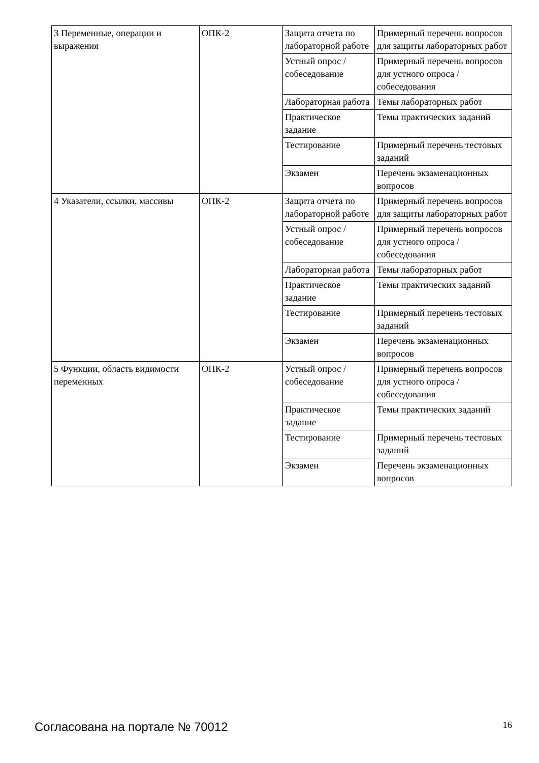| 3 Переменные, операции и выражения | ОПК-2 | Защита отчета по лабораторной работе | Примерный перечень вопросов для защиты лабораторных работ |
| | | Устный опрос / собеседование | Примерный перечень вопросов для устного опроса / собеседования |
| | | Лабораторная работа | Темы лабораторных работ |
| | | Практическое задание | Темы практических заданий |
| | | Тестирование | Примерный перечень тестовых заданий |
| | | Экзамен | Перечень экзаменационных вопросов |
| 4 Указатели, ссылки, массивы | ОПК-2 | Защита отчета по лабораторной работе | Примерный перечень вопросов для защиты лабораторных работ |
| | | Устный опрос / собеседование | Примерный перечень вопросов для устного опроса / собеседования |
| | | Лабораторная работа | Темы лабораторных работ |
| | | Практическое задание | Темы практических заданий |
| | | Тестирование | Примерный перечень тестовых заданий |
| | | Экзамен | Перечень экзаменационных вопросов |
| 5 Функции, область видимости переменных | ОПК-2 | Устный опрос / собеседование | Примерный перечень вопросов для устного опроса / собеседования |
| | | Практическое задание | Темы практических заданий |
| | | Тестирование | Примерный перечень тестовых заданий |
| | | Экзамен | Перечень экзаменационных вопросов |
Согласована на портале № 70012 16